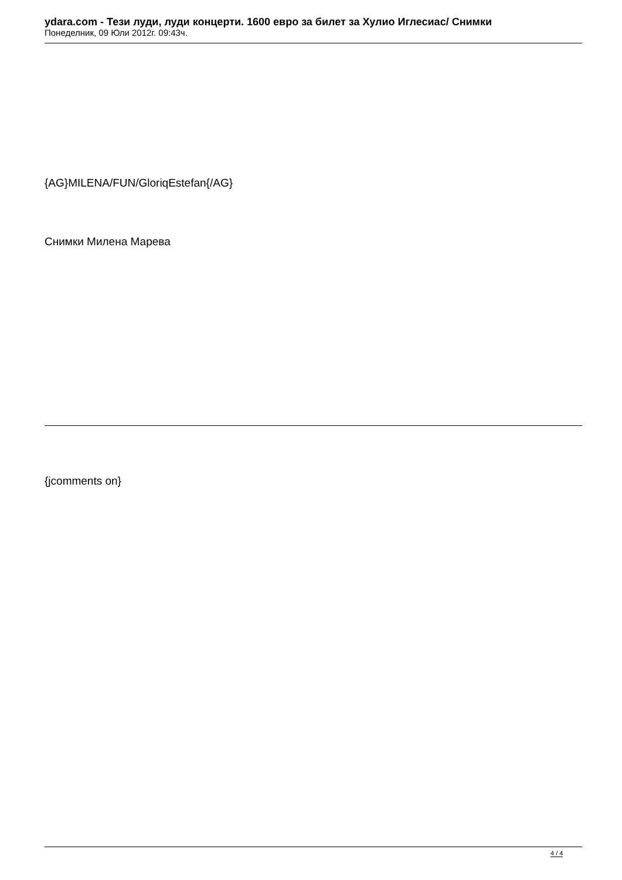ydara.com - Тези луди, луди концерти. 1600 евро за билет за Хулио Иглесиас/ Снимки
Понеделник, 09 Юли 2012г. 09:43ч.
{AG}MILENA/FUN/GloriqEstefan{/AG}
Снимки Милена Марева
{jcomments on}
4 / 4